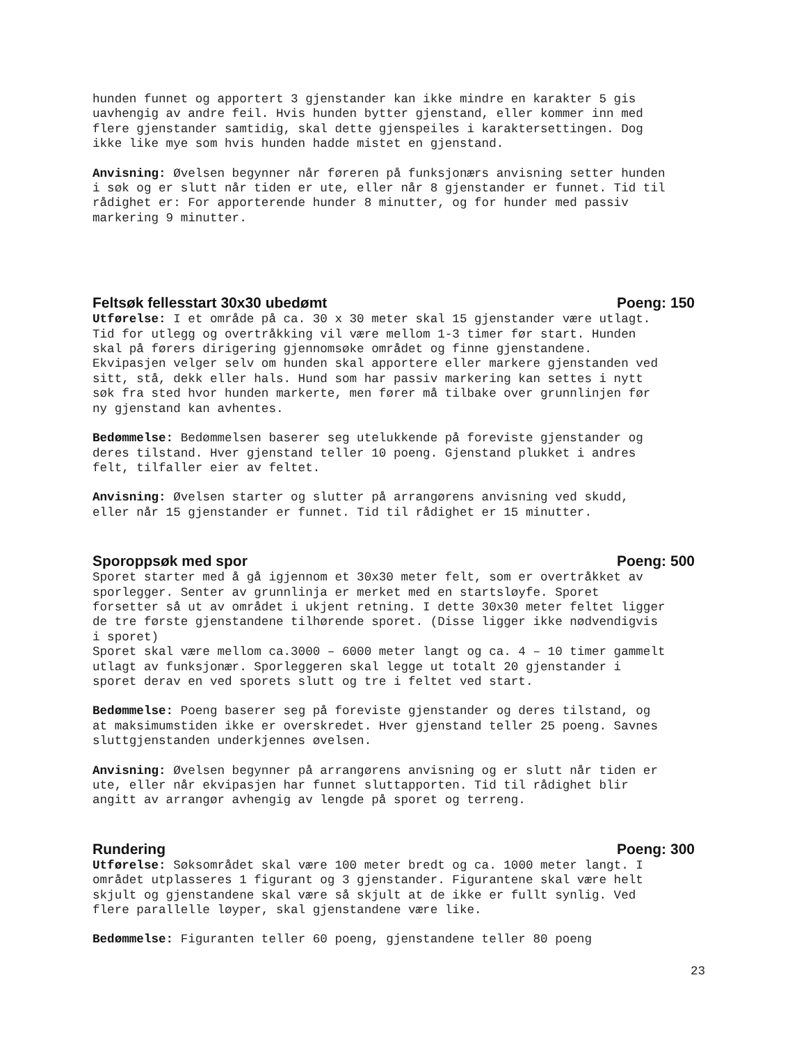hunden funnet og apportert 3 gjenstander kan ikke mindre en karakter 5 gis
uavhengig av andre feil. Hvis hunden bytter gjenstand, eller kommer inn med
flere gjenstander samtidig, skal dette gjenspeiles i karaktersettingen. Dog
ikke like mye som hvis hunden hadde mistet en gjenstand.
Anvisning: Øvelsen begynner når føreren på funksjonærs anvisning setter hunden
i søk og er slutt når tiden er ute, eller når 8 gjenstander er funnet. Tid til
rådighet er: For apporterende hunder 8 minutter, og for hunder med passiv
markering 9 minutter.
Feltsøk fellesstart 30x30 ubedømt Poeng: 150
Utførelse: I et område på ca. 30 x 30 meter skal 15 gjenstander være utlagt.
Tid for utlegg og overtråkking vil være mellom 1-3 timer før start. Hunden
skal på førers dirigering gjennomsøke området og finne gjenstandene.
Ekvipasjen velger selv om hunden skal apportere eller markere gjenstanden ved
sitt, stå, dekk eller hals. Hund som har passiv markering kan settes i nytt
søk fra sted hvor hunden markerte, men fører må tilbake over grunnlinjen før
ny gjenstand kan avhentes.
Bedømmelse: Bedømmelsen baserer seg utelukkende på foreviste gjenstander og
deres tilstand. Hver gjenstand teller 10 poeng. Gjenstand plukket i andres
felt, tilfaller eier av feltet.
Anvisning: Øvelsen starter og slutter på arrangørens anvisning ved skudd,
eller når 15 gjenstander er funnet. Tid til rådighet er 15 minutter.
Sporoppsøk med spor Poeng: 500
Sporet starter med å gå igjennom et 30x30 meter felt, som er overtråkket av
sporlegger. Senter av grunnlinja er merket med en startsløyfe. Sporet
forsetter så ut av området i ukjent retning. I dette 30x30 meter feltet ligger
de tre første gjenstandene tilhørende sporet. (Disse ligger ikke nødvendigvis
i sporet)
Sporet skal være mellom ca.3000 – 6000 meter langt og ca. 4 – 10 timer gammelt
utlagt av funksjonær. Sporleggeren skal legge ut totalt 20 gjenstander i
sporet derav en ved sporets slutt og tre i feltet ved start.
Bedømmelse: Poeng baserer seg på foreviste gjenstander og deres tilstand, og
at maksimumstiden ikke er overskredet. Hver gjenstand teller 25 poeng. Savnes
sluttgjenstanden underkjennes øvelsen.
Anvisning: Øvelsen begynner på arrangørens anvisning og er slutt når tiden er
ute, eller når ekvipasjen har funnet sluttapporten. Tid til rådighet blir
angitt av arrangør avhengig av lengde på sporet og terreng.
Rundering Poeng: 300
Utførelse: Søksområdet skal være 100 meter bredt og ca. 1000 meter langt. I
området utplasseres 1 figurant og 3 gjenstander. Figurantene skal være helt
skjult og gjenstandene skal være så skjult at de ikke er fullt synlig. Ved
flere parallelle løyper, skal gjenstandene være like.
Bedømmelse: Figuranten teller 60 poeng, gjenstandene teller 80 poeng
23